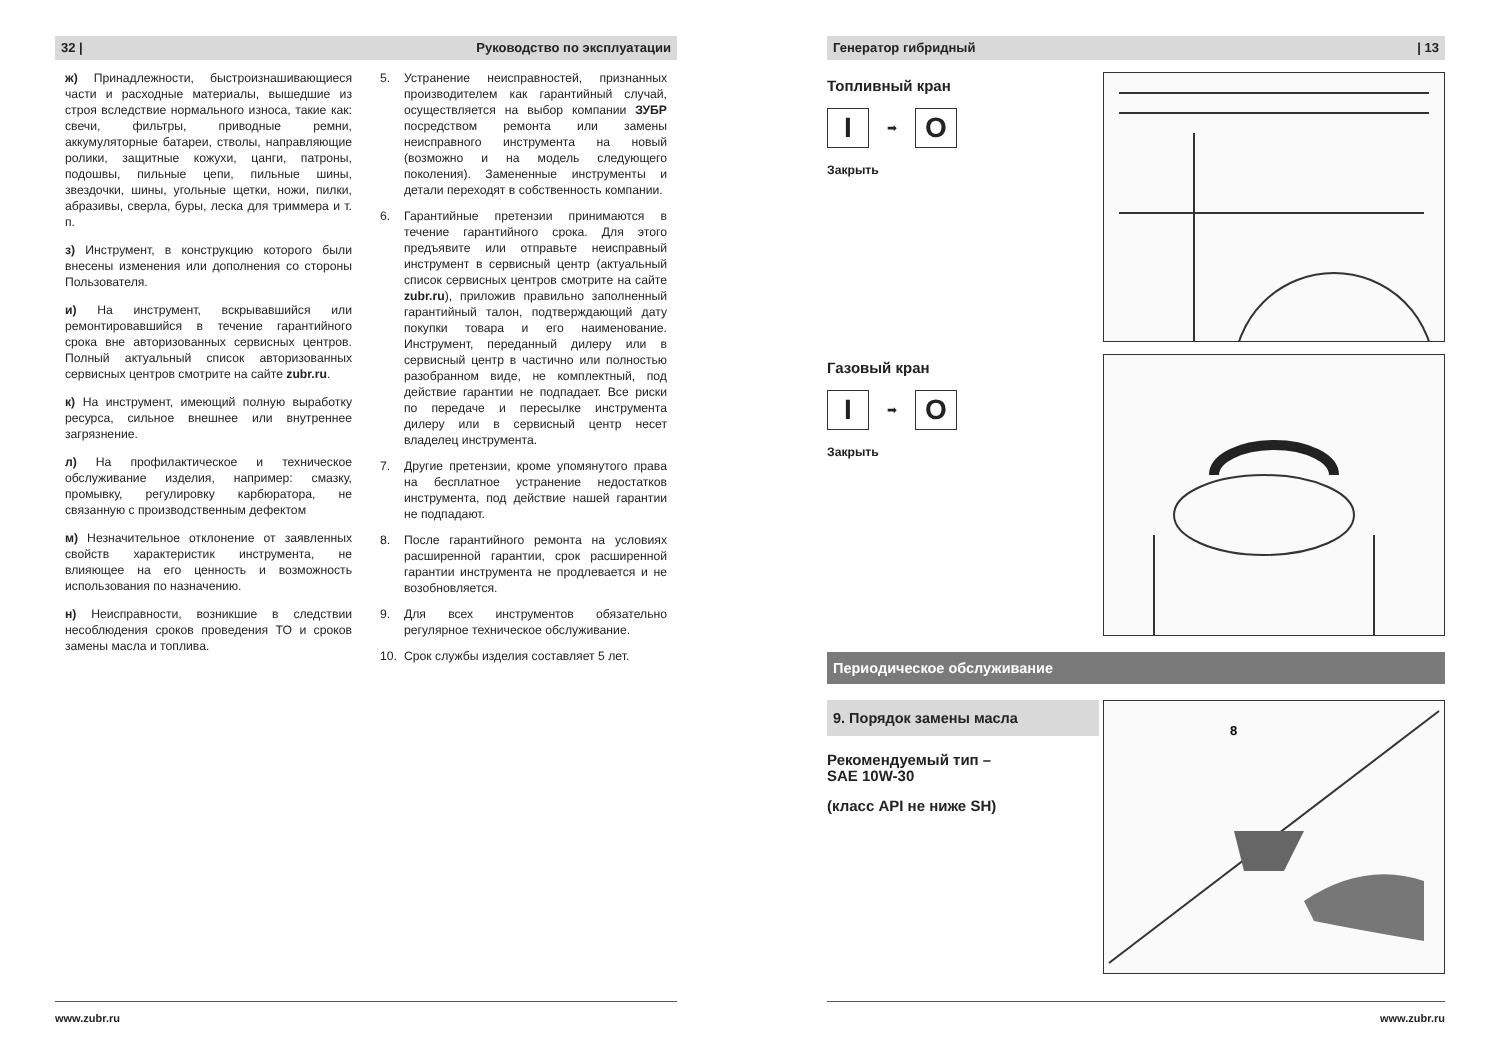32 | Руководство по эксплуатации
ж) Принадлежности, быстроизнашивающиеся части и расходные материалы, вышедшие из строя вследствие нормального износа, такие как: свечи, фильтры, приводные ремни, аккумуляторные батареи, стволы, направляющие ролики, защитные кожухи, цанги, патроны, подошвы, пильные цепи, пильные шины, звездочки, шины, угольные щетки, ножи, пилки, абразивы, сверла, буры, леска для триммера и т. п.
з) Инструмент, в конструкцию которого были внесены изменения или дополнения со стороны Пользователя.
и) На инструмент, вскрывавшийся или ремонтировавшийся в течение гарантийного срока вне авторизованных сервисных центров. Полный актуальный список авторизованных сервисных центров смотрите на сайте zubr.ru.
к) На инструмент, имеющий полную выработку ресурса, сильное внешнее или внутреннее загрязнение.
л) На профилактическое и техническое обслуживание изделия, например: смазку, промывку, регулировку карбюратора, не связанную с производственным дефектом
м) Незначительное отклонение от заявленных свойств характеристик инструмента, не влияющее на его ценность и возможность использования по назначению.
н) Неисправности, возникшие в следствии несоблюдения сроков проведения ТО и сроков замены масла и топлива.
5. Устранение неисправностей, признанных производителем как гарантийный случай, осуществляется на выбор компании ЗУБР посредством ремонта или замены неисправного инструмента на новый (возможно и на модель следующего поколения). Замененные инструменты и детали переходят в собственность компании.
6. Гарантийные претензии принимаются в течение гарантийного срока. Для этого предъявите или отправьте неисправный инструмент в сервисный центр (актуальный список сервисных центров смотрите на сайте zubr.ru), приложив правильно заполненный гарантийный талон, подтверждающий дату покупки товара и его наименование. Инструмент, переданный дилеру или в сервисный центр в частично или полностью разобранном виде, не комплектный, под действие гарантии не подпадает. Все риски по передаче и пересылке инструмента дилеру или в сервисный центр несет владелец инструмента.
7. Другие претензии, кроме упомянутого права на бесплатное устранение недостатков инструмента, под действие нашей гарантии не подпадают.
8. После гарантийного ремонта на условиях расширенной гарантии, срок расширенной гарантии инструмента не продлевается и не возобновляется.
9. Для всех инструментов обязательно регулярное техническое обслуживание.
10. Срок службы изделия составляет 5 лет.
www.zubr.ru
Генератор гибридный | 13
Топливный кран
I
➡
O
Закрыть
Газовый кран
I
➡
O
Закрыть
Периодическое обслуживание
9. Порядок замены масла
Рекомендуемый тип –
SAE 10W-30
(класс API не ниже SH)
8
www.zubr.ru